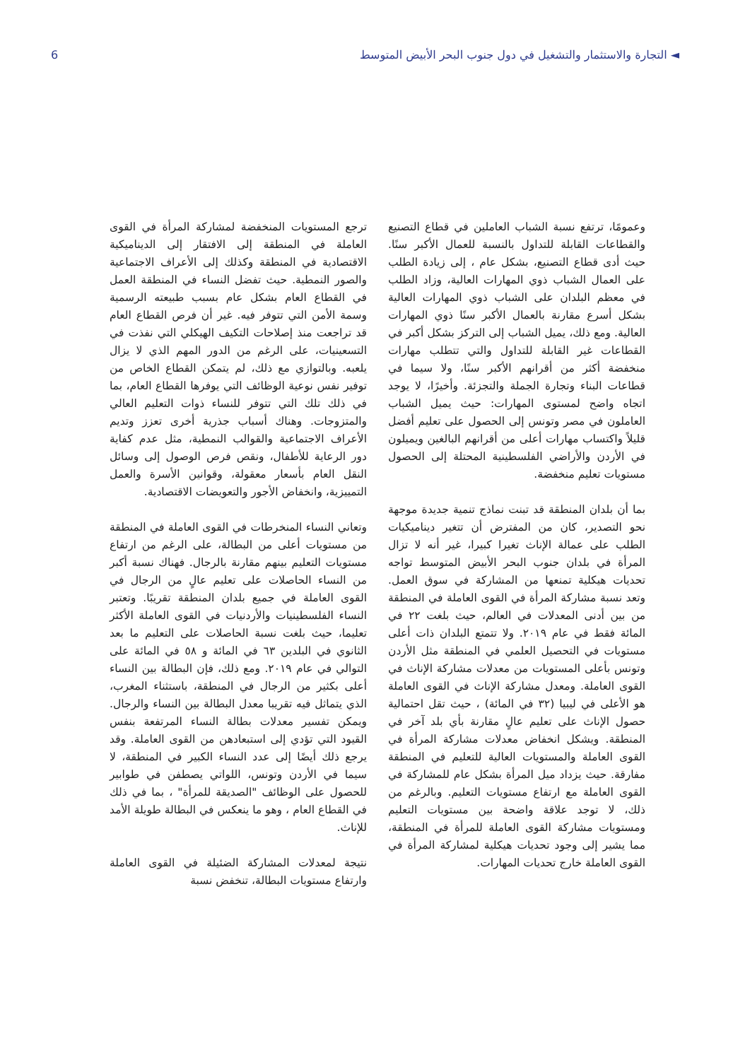◄ التجارة والاستثمار والتشغيل في دول جنوب البحر الأبيض المتوسط 6
وعمومًا، ترتفع نسبة الشباب العاملين في قطاع التصنيع والقطاعات القابلة للتداول بالنسبة للعمال الأكبر سنًا. حيث أدى قطاع التصنيع، بشكل عام ، إلى زيادة الطلب على العمال الشباب ذوي المهارات العالية، وزاد الطلب في معظم البلدان على الشباب ذوي المهارات العالية بشكل أسرع مقارنة بالعمال الأكبر سنًا ذوي المهارات العالية. ومع ذلك، يميل الشباب إلى التركز بشكل أكبر في القطاعات غير القابلة للتداول والتي تتطلب مهارات منخفضة أكثر من أقرانهم الأكبر سنًا، ولا سيما في قطاعات البناء وتجارة الجملة والتجزئة. وأخيرًا، لا يوجد اتجاه واضح لمستوى المهارات: حيث يميل الشباب العاملون في مصر وتونس إلى الحصول على تعليم أفضل قليلاً واكتساب مهارات أعلى من أقرانهم البالغين ويميلون في الأردن والأراضي الفلسطينية المحتلة إلى الحصول مستويات تعليم منخفضة.
بما أن بلدان المنطقة قد تبنت نماذج تنمية جديدة موجهة نحو التصدير، كان من المفترض أن تتغير ديناميكيات الطلب على عمالة الإناث تغيرا كبيرا، غير أنه لا تزال المرأة في بلدان جنوب البحر الأبيض المتوسط تواجه تحديات هيكلية تمنعها من المشاركة في سوق العمل. وتعد نسبة مشاركة المرأة في القوى العاملة في المنطقة من بين أدنى المعدلات في العالم، حيث بلغت ٢٢ في المائة فقط في عام ٢٠١٩. ولا تتمتع البلدان ذات أعلى مستويات في التحصيل العلمي في المنطقة مثل الأردن وتونس بأعلى المستويات من معدلات مشاركة الإناث في القوى العاملة. ومعدل مشاركة الإناث في القوى العاملة هو الأعلى في ليبيا (٣٢ في المائة) ، حيث تقل احتمالية حصول الإناث على تعليم عالٍ مقارنة بأي بلد آخر في المنطقة. ويشكل انخفاض معدلات مشاركة المرأة في القوى العاملة والمستويات العالية للتعليم في المنطقة مفارقة. حيث يزداد ميل المرأة بشكل عام للمشاركة في القوى العاملة مع ارتفاع مستويات التعليم. وبالرغم من ذلك، لا توجد علاقة واضحة بين مستويات التعليم ومستويات مشاركة القوى العاملة للمرأة في المنطقة، مما يشير إلى وجود تحديات هيكلية لمشاركة المرأة في القوى العاملة خارج تحديات المهارات.
ترجع المستويات المنخفضة لمشاركة المرأة في القوى العاملة في المنطقة إلى الافتقار إلى الديناميكية الاقتصادية في المنطقة وكذلك إلى الأعراف الاجتماعية والصور النمطية. حيث تفضل النساء في المنطقة العمل في القطاع العام بشكل عام بسبب طبيعته الرسمية وسمة الأمن التي تتوفر فيه. غير أن فرص القطاع العام قد تراجعت منذ إصلاحات التكيف الهيكلي التي نفذت في التسعينيات، على الرغم من الدور المهم الذي لا يزال يلعبه. وبالتوازي مع ذلك، لم يتمكن القطاع الخاص من توفير نفس نوعية الوظائف التي يوفرها القطاع العام، بما في ذلك تلك التي تتوفر للنساء ذوات التعليم العالي والمتزوجات. وهناك أسباب جذرية أخرى تعزز وتديم الأعراف الاجتماعية والقوالب النمطية، مثل عدم كفاية دور الرعاية للأطفال، ونقص فرص الوصول إلى وسائل النقل العام بأسعار معقولة، وقوانين الأسرة والعمل التمييزية، وانخفاض الأجور والتعويضات الاقتصادية.
وتعاني النساء المنخرطات في القوى العاملة في المنطقة من مستويات أعلى من البطالة، على الرغم من ارتفاع مستويات التعليم بينهم مقارنة بالرجال. فهناك نسبة أكبر من النساء الحاصلات على تعليم عالٍ من الرجال في القوى العاملة في جميع بلدان المنطقة تقريبًا. وتعتبر النساء الفلسطينيات والأردنيات في القوى العاملة الأكثر تعليما، حيث بلغت نسبة الحاصلات على التعليم ما بعد الثانوي في البلدين ٦٣ في المائة و ٥٨ في المائة على التوالي في عام ٢٠١٩. ومع ذلك، فإن البطالة بين النساء أعلى بكثير من الرجال في المنطقة، باستثناء المغرب، الذي يتماثل فيه تقريبا معدل البطالة بين النساء والرجال. ويمكن تفسير معدلات بطالة النساء المرتفعة بنفس القيود التي تؤدي إلى استبعادهن من القوى العاملة. وقد يرجع ذلك أيضًا إلى عدد النساء الكبير في المنطقة، لا سيما في الأردن وتونس، اللواتي يصطفن في طوابير للحصول على الوظائف "الصديقة للمرأة" ، بما في ذلك في القطاع العام ، وهو ما ينعكس في البطالة طويلة الأمد للإناث.
نتيجة لمعدلات المشاركة الضئيلة في القوى العاملة وارتفاع مستويات البطالة، تنخفض نسبة